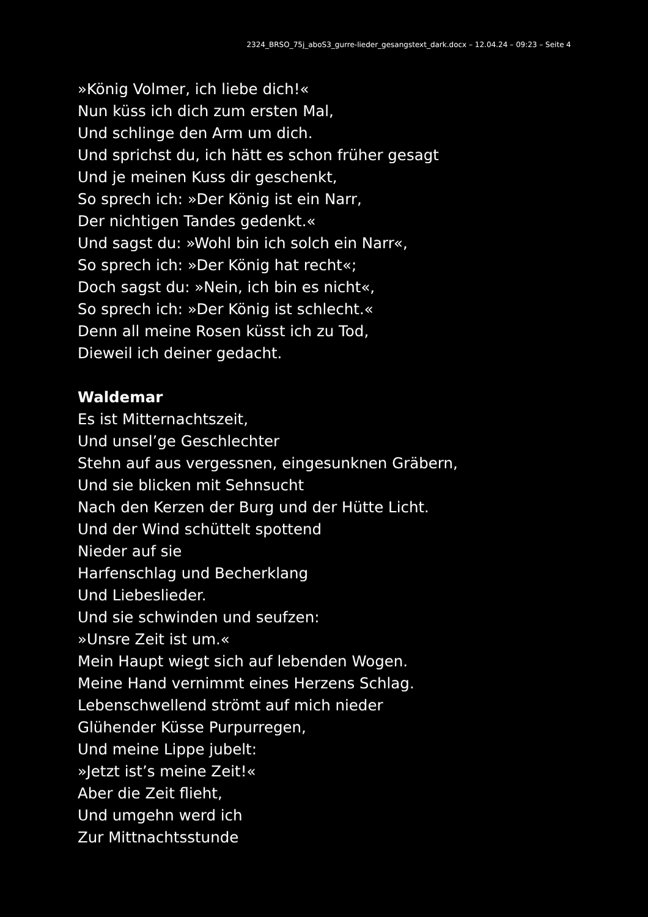2324_BRSO_75j_aboS3_gurre-lieder_gesangstext_dark.docx – 12.04.24 – 09:23 – Seite 4
»König Volmer, ich liebe dich!«
Nun küss ich dich zum ersten Mal,
Und schlinge den Arm um dich.
Und sprichst du, ich hätt es schon früher gesagt
Und je meinen Kuss dir geschenkt,
So sprech ich: »Der König ist ein Narr,
Der nichtigen Tandes gedenkt.«
Und sagst du: »Wohl bin ich solch ein Narr«,
So sprech ich: »Der König hat recht«;
Doch sagst du: »Nein, ich bin es nicht«,
So sprech ich: »Der König ist schlecht.«
Denn all meine Rosen küsst ich zu Tod,
Dieweil ich deiner gedacht.
Waldemar
Es ist Mitternachtszeit,
Und unsel’ge Geschlechter
Stehn auf aus vergessnen, eingesunknen Gräbern,
Und sie blicken mit Sehnsucht
Nach den Kerzen der Burg und der Hütte Licht.
Und der Wind schüttelt spottend
Nieder auf sie
Harfenschlag und Becherklang
Und Liebeslieder.
Und sie schwinden und seufzen:
»Unsre Zeit ist um.«
Mein Haupt wiegt sich auf lebenden Wogen.
Meine Hand vernimmt eines Herzens Schlag.
Lebenschwellend strömt auf mich nieder
Glühender Küsse Purpurregen,
Und meine Lippe jubelt:
»Jetzt ist’s meine Zeit!«
Aber die Zeit flieht,
Und umgehn werd ich
Zur Mittnachtsstunde